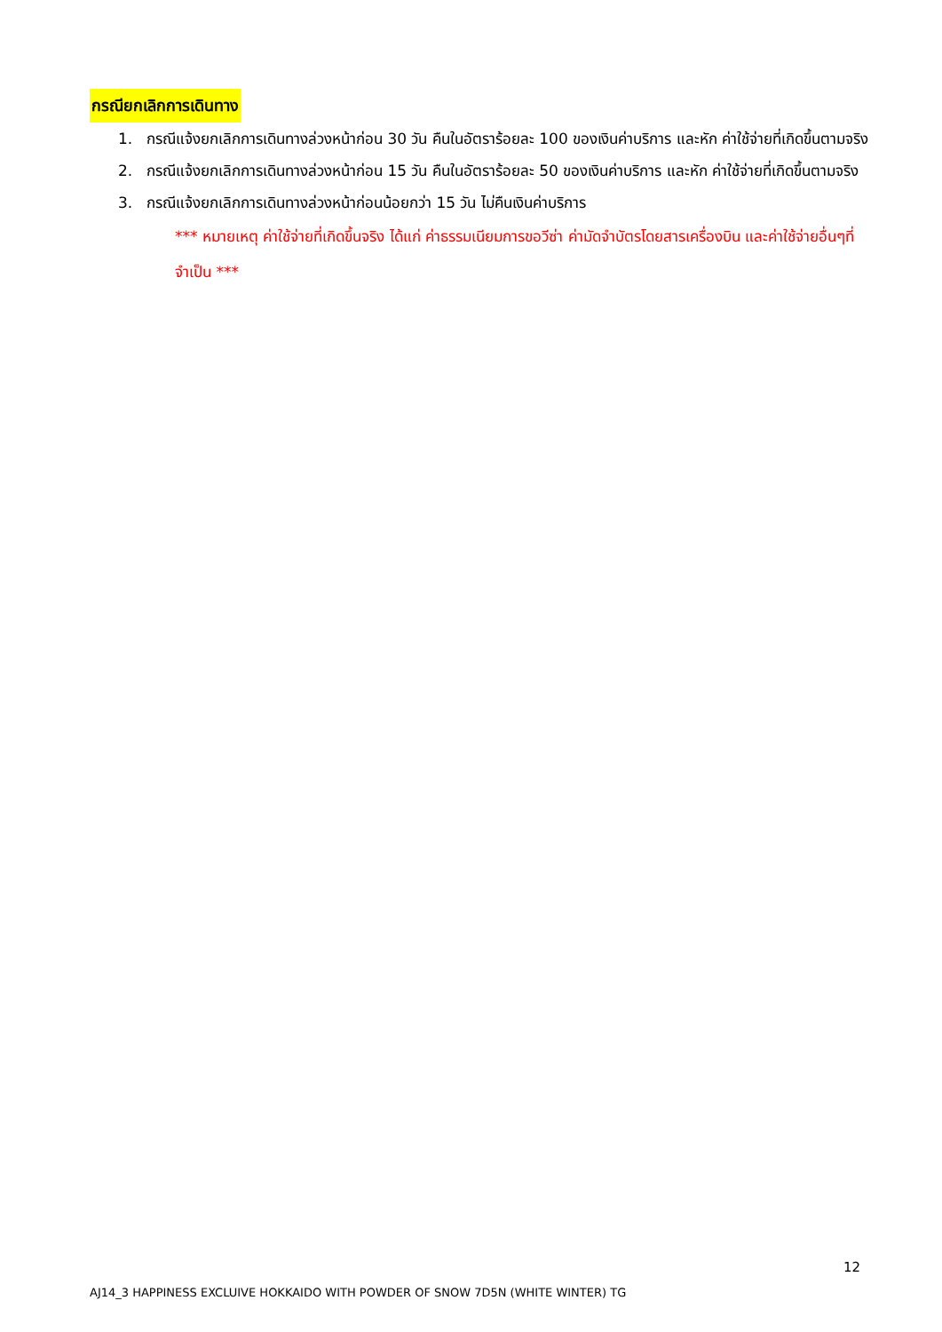กรณียกเลิกการเดินทาง
1. กรณีแจ้งยกเลิกการเดินทางล่วงหน้าก่อน 30 วัน คืนในอัตราร้อยละ 100 ของเงินค่าบริการ และหัก ค่าใช้จ่ายที่เกิดขึ้นตามจริง
2. กรณีแจ้งยกเลิกการเดินทางล่วงหน้าก่อน 15 วัน คืนในอัตราร้อยละ 50 ของเงินค่าบริการ และหัก ค่าใช้จ่ายที่เกิดขึ้นตามจริง
3. กรณีแจ้งยกเลิกการเดินทางล่วงหน้าก่อนน้อยกว่า 15 วัน ไม่คืนเงินค่าบริการ
*** หมายเหตุ ค่าใช้จ่ายที่เกิดขึ้นจริง ได้แก่ ค่าธรรมเนียมการขอวีซ่า ค่ามัดจำบัตรโดยสารเครื่องบิน และค่าใช้จ่ายอื่นๆที่จำเป็น ***
12
AJ14_3 HAPPINESS EXCLUIVE HOKKAIDO WITH POWDER OF SNOW 7D5N (WHITE WINTER) TG